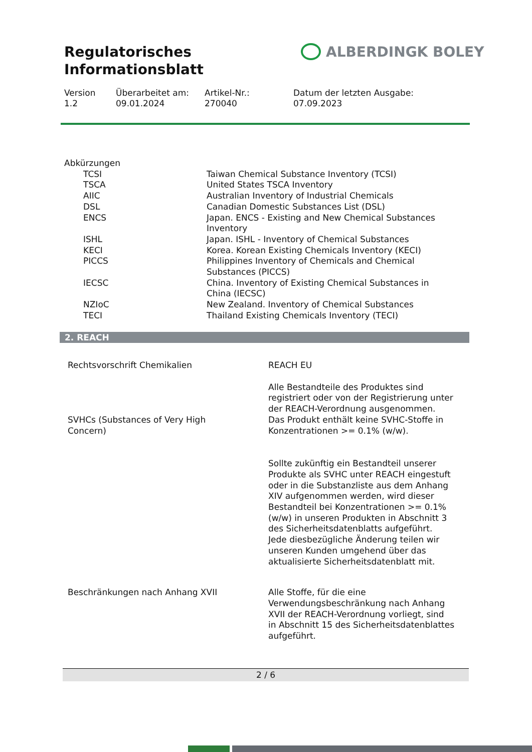Regulatorisches
Informationsblatt
ALBERDINGK BOLEY
Version
1.2
Überarbeitet am:
09.01.2024
Artikel-Nr.:
270040
Datum der letzten Ausgabe:
07.09.2023
Abkürzungen
| | TCSI | Taiwan Chemical Substance Inventory (TCSI) |
| | TSCA | United States TSCA Inventory |
| | AIIC | Australian Inventory of Industrial Chemicals |
| | DSL | Canadian Domestic Substances List (DSL) |
| | ENCS | Japan. ENCS - Existing and New Chemical Substances Inventory |
| | ISHL | Japan. ISHL - Inventory of Chemical Substances |
| | KECI | Korea. Korean Existing Chemicals Inventory (KECI) |
| | PICCS | Philippines Inventory of Chemicals and Chemical Substances (PICCS) |
| | IECSC | China. Inventory of Existing Chemical Substances in China (IECSC) |
| | NZIoC | New Zealand. Inventory of Chemical Substances |
| | TECI | Thailand Existing Chemicals Inventory (TECI) |
2. REACH
| Rechtsvorschrift Chemikalien | REACH EU |
| | Alle Bestandteile des Produktes sind registriert oder von der Registrierung unter der REACH-Verordnung ausgenommen. |
| SVHCs (Substances of Very High Concern) | Das Produkt enthält keine SVHC-Stoffe in Konzentrationen >= 0.1% (w/w). |
| | Sollte zukünftig ein Bestandteil unserer Produkte als SVHC unter REACH eingestuft oder in die Substanzliste aus dem Anhang XIV aufgenommen werden, wird dieser Bestandteil bei Konzentrationen >= 0.1% (w/w) in unseren Produkten in Abschnitt 3 des Sicherheitsdatenblatts aufgeführt. Jede diesbezügliche Änderung teilen wir unseren Kunden umgehend über das aktualisierte Sicherheitsdatenblatt mit. |
| Beschränkungen nach Anhang XVII | Alle Stoffe, für die eine Verwendungsbeschränkung nach Anhang XVII der REACH-Verordnung vorliegt, sind in Abschnitt 15 des Sicherheitsdatenblattes aufgeführt. |
2 / 6